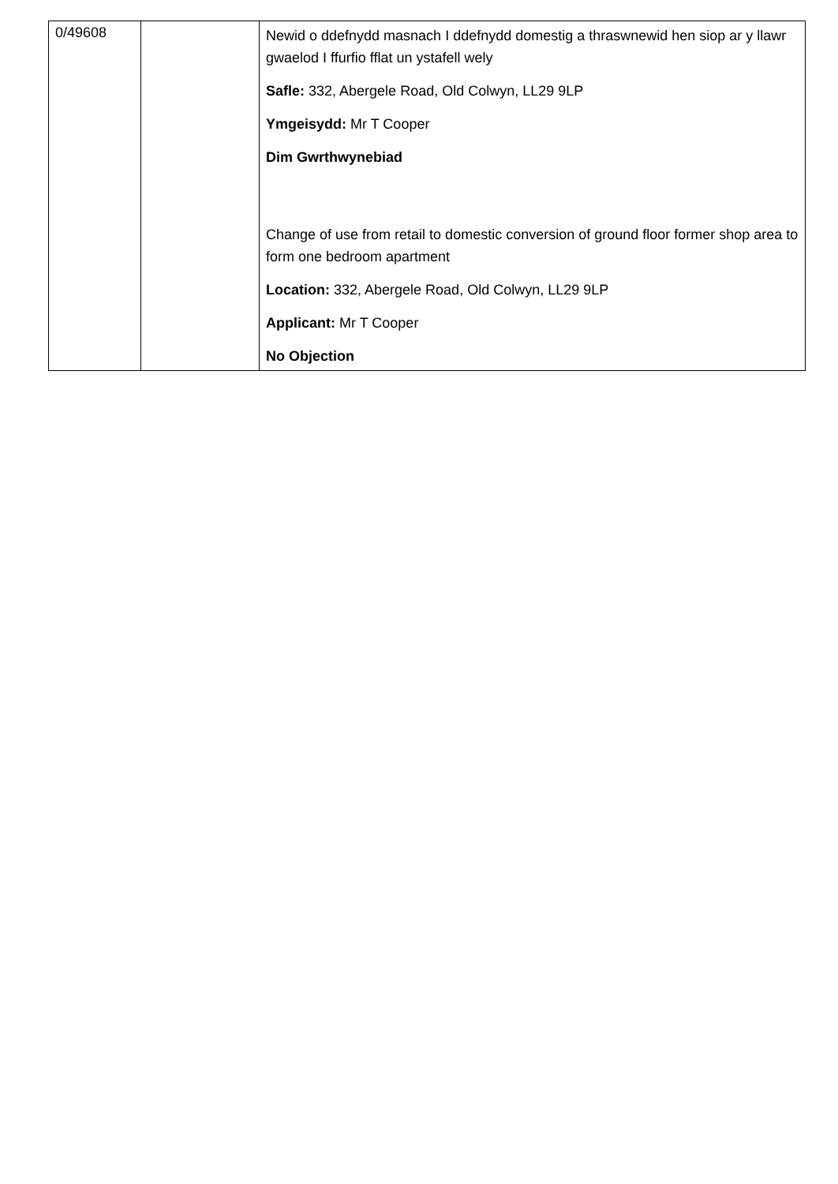| 0/49608 | | Newid o ddefnydd masnach I ddefnydd domestig a thraswnewid hen siop ar y llawr gwaelod I ffurfio fflat un ystafell wely Safle: 332, Abergele Road, Old Colwyn, LL29 9LP Ymgeisydd: Mr T Cooper Dim Gwrthwynebiad Change of use from retail to domestic conversion of ground floor former shop area to form one bedroom apartment Location: 332, Abergele Road, Old Colwyn, LL29 9LP Applicant: Mr T Cooper No Objection |